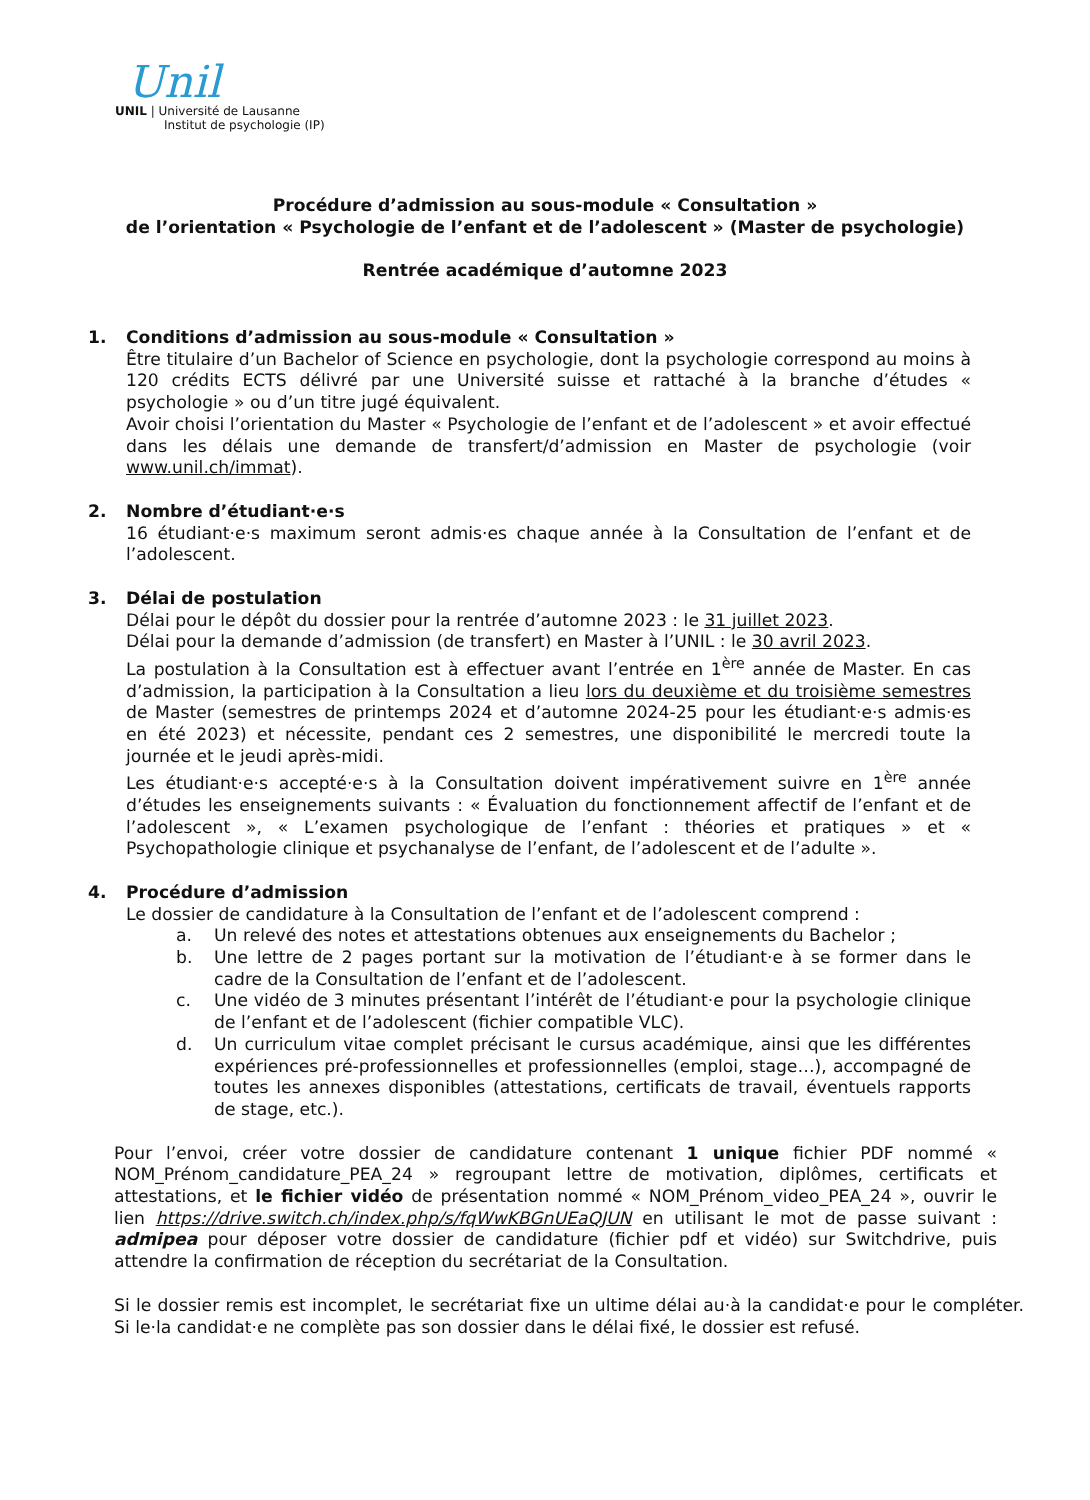Unil
UNIL | Université de Lausanne
Institut de psychologie (IP)
Procédure d’admission au sous-module « Consultation »
de l’orientation « Psychologie de l’enfant et de l’adolescent » (Master de psychologie)
Rentrée académique d’automne 2023
1. Conditions d’admission au sous-module « Consultation »
Être titulaire d’un Bachelor of Science en psychologie, dont la psychologie correspond au moins à 120 crédits ECTS délivré par une Université suisse et rattaché à la branche d’études « psychologie » ou d’un titre jugé équivalent.
Avoir choisi l’orientation du Master « Psychologie de l’enfant et de l’adolescent » et avoir effectué dans les délais une demande de transfert/d’admission en Master de psychologie (voir www.unil.ch/immat).
2. Nombre d’étudiant·e·s
16 étudiant·e·s maximum seront admis·es chaque année à la Consultation de l’enfant et de l’adolescent.
3. Délai de postulation
Délai pour le dépôt du dossier pour la rentrée d’automne 2023 : le 31 juillet 2023.
Délai pour la demande d’admission (de transfert) en Master à l’UNIL : le 30 avril 2023.
La postulation à la Consultation est à effectuer avant l’entrée en 1<sup>ère</sup> année de Master. En cas d’admission, la participation à la Consultation a lieu lors du deuxième et du troisième semestres de Master (semestres de printemps 2024 et d’automne 2024-25 pour les étudiant·e·s admis·es en été 2023) et nécessite, pendant ces 2 semestres, une disponibilité le mercredi toute la journée et le jeudi après-midi.
Les étudiant·e·s accepté·e·s à la Consultation doivent impérativement suivre en 1<sup>ère</sup> année d’études les enseignements suivants : « Évaluation du fonctionnement affectif de l’enfant et de l’adolescent », « L’examen psychologique de l’enfant : théories et pratiques » et « Psychopathologie clinique et psychanalyse de l’enfant, de l’adolescent et de l’adulte ».
4. Procédure d’admission
Le dossier de candidature à la Consultation de l’enfant et de l’adolescent comprend :
a. Un relevé des notes et attestations obtenues aux enseignements du Bachelor ;
b. Une lettre de 2 pages portant sur la motivation de l’étudiant·e à se former dans le cadre de la Consultation de l’enfant et de l’adolescent.
c. Une vidéo de 3 minutes présentant l’intérêt de l’étudiant·e pour la psychologie clinique de l’enfant et de l’adolescent (fichier compatible VLC).
d. Un curriculum vitae complet précisant le cursus académique, ainsi que les différentes expériences pré-professionnelles et professionnelles (emploi, stage…), accompagné de toutes les annexes disponibles (attestations, certificats de travail, éventuels rapports de stage, etc.).
Pour l’envoi, créer votre dossier de candidature contenant 1 unique fichier PDF nommé « NOM_Prénom_candidature_PEA_24 » regroupant lettre de motivation, diplômes, certificats et attestations, et le fichier vidéo de présentation nommé « NOM_Prénom_video_PEA_24 », ouvrir le lien https://drive.switch.ch/index.php/s/fqWwKBGnUEaQJUN en utilisant le mot de passe suivant : admipea pour déposer votre dossier de candidature (fichier pdf et vidéo) sur Switchdrive, puis attendre la confirmation de réception du secrétariat de la Consultation.
Si le dossier remis est incomplet, le secrétariat fixe un ultime délai au·à la candidat·e pour le compléter. Si le·la candidat·e ne complète pas son dossier dans le délai fixé, le dossier est refusé.